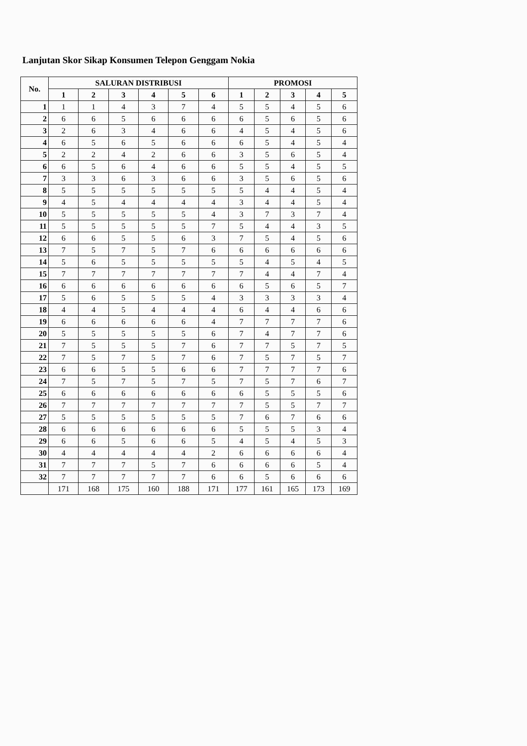Lanjutan Skor Sikap Konsumen Telepon Genggam Nokia
| No. | SALURAN DISTRIBUSI | | | | | | PROMOSI | | | | |
| --- | --- | --- | --- | --- | --- | --- | --- | --- | --- | --- | --- |
| | 1 | 2 | 3 | 4 | 5 | 6 | 1 | 2 | 3 | 4 | 5 |
| 1 | 1 | 1 | 4 | 3 | 7 | 4 | 5 | 5 | 4 | 5 | 6 |
| 2 | 6 | 6 | 5 | 6 | 6 | 6 | 6 | 5 | 6 | 5 | 6 |
| 3 | 2 | 6 | 3 | 4 | 6 | 6 | 4 | 5 | 4 | 5 | 6 |
| 4 | 6 | 5 | 6 | 5 | 6 | 6 | 6 | 5 | 4 | 5 | 4 |
| 5 | 2 | 2 | 4 | 2 | 6 | 6 | 3 | 5 | 6 | 5 | 4 |
| 6 | 6 | 5 | 6 | 4 | 6 | 6 | 5 | 5 | 4 | 5 | 5 |
| 7 | 3 | 3 | 6 | 3 | 6 | 6 | 3 | 5 | 6 | 5 | 6 |
| 8 | 5 | 5 | 5 | 5 | 5 | 5 | 5 | 4 | 4 | 5 | 4 |
| 9 | 4 | 5 | 4 | 4 | 4 | 4 | 3 | 4 | 4 | 5 | 4 |
| 10 | 5 | 5 | 5 | 5 | 5 | 4 | 3 | 7 | 3 | 7 | 4 |
| 11 | 5 | 5 | 5 | 5 | 5 | 7 | 5 | 4 | 4 | 3 | 5 |
| 12 | 6 | 6 | 5 | 5 | 6 | 3 | 7 | 5 | 4 | 5 | 6 |
| 13 | 7 | 5 | 7 | 5 | 7 | 6 | 6 | 6 | 6 | 6 | 6 |
| 14 | 5 | 6 | 5 | 5 | 5 | 5 | 5 | 4 | 5 | 4 | 5 |
| 15 | 7 | 7 | 7 | 7 | 7 | 7 | 7 | 4 | 4 | 7 | 4 |
| 16 | 6 | 6 | 6 | 6 | 6 | 6 | 6 | 5 | 6 | 5 | 7 |
| 17 | 5 | 6 | 5 | 5 | 5 | 4 | 3 | 3 | 3 | 3 | 4 |
| 18 | 4 | 4 | 5 | 4 | 4 | 4 | 6 | 4 | 4 | 6 | 6 |
| 19 | 6 | 6 | 6 | 6 | 6 | 4 | 7 | 7 | 7 | 7 | 6 |
| 20 | 5 | 5 | 5 | 5 | 5 | 6 | 7 | 4 | 7 | 7 | 6 |
| 21 | 7 | 5 | 5 | 5 | 7 | 6 | 7 | 7 | 5 | 7 | 5 |
| 22 | 7 | 5 | 7 | 5 | 7 | 6 | 7 | 5 | 7 | 5 | 7 |
| 23 | 6 | 6 | 5 | 5 | 6 | 6 | 7 | 7 | 7 | 7 | 6 |
| 24 | 7 | 5 | 7 | 5 | 7 | 5 | 7 | 5 | 7 | 6 | 7 |
| 25 | 6 | 6 | 6 | 6 | 6 | 6 | 6 | 5 | 5 | 5 | 6 |
| 26 | 7 | 7 | 7 | 7 | 7 | 7 | 7 | 5 | 5 | 7 | 7 |
| 27 | 5 | 5 | 5 | 5 | 5 | 5 | 7 | 6 | 7 | 6 | 6 |
| 28 | 6 | 6 | 6 | 6 | 6 | 6 | 5 | 5 | 5 | 3 | 4 |
| 29 | 6 | 6 | 5 | 6 | 6 | 5 | 4 | 5 | 4 | 5 | 3 |
| 30 | 4 | 4 | 4 | 4 | 4 | 2 | 6 | 6 | 6 | 6 | 4 |
| 31 | 7 | 7 | 7 | 5 | 7 | 6 | 6 | 6 | 6 | 5 | 4 |
| 32 | 7 | 7 | 7 | 7 | 7 | 6 | 6 | 5 | 6 | 6 | 6 |
| | 171 | 168 | 175 | 160 | 188 | 171 | 177 | 161 | 165 | 173 | 169 |